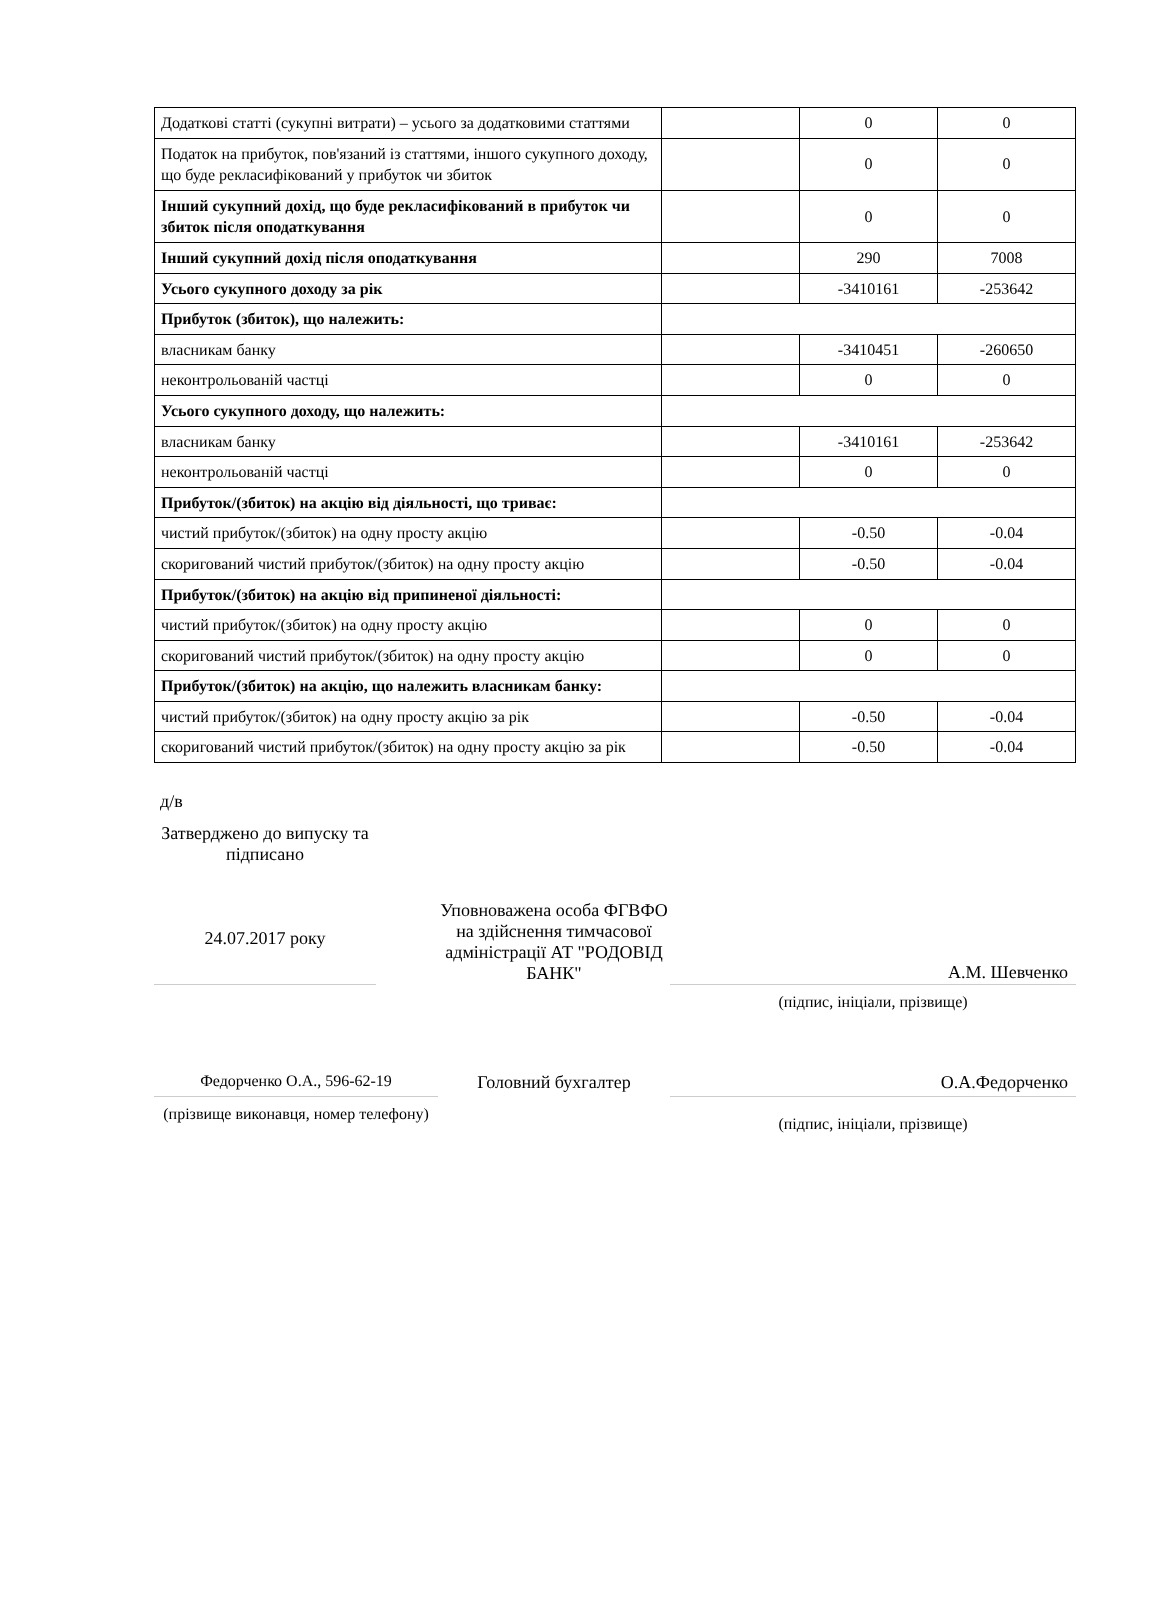| Додаткові статті (сукупні витрати) – усього за додатковими статтями | | 0 | 0 |
| Податок на прибуток, пов'язаний із статтями, іншого сукупного доходу, що буде рекласифікований у прибуток чи збиток | | 0 | 0 |
| Інший сукупний дохід, що буде рекласифікований в прибуток чи збиток після оподаткування | | 0 | 0 |
| Інший сукупний дохід після оподаткування | | 290 | 7008 |
| Усього сукупного доходу за рік | | -3410161 | -253642 |
| Прибуток (збиток), що належить: | | | |
| власникам банку | | -3410451 | -260650 |
| неконтрольованій частці | | 0 | 0 |
| Усього сукупного доходу, що належить: | | | |
| власникам банку | | -3410161 | -253642 |
| неконтрольованій частці | | 0 | 0 |
| Прибуток/(збиток) на акцію від діяльності, що триває: | | | |
| чистий прибуток/(збиток) на одну просту акцію | | -0.50 | -0.04 |
| скоригований чистий прибуток/(збиток) на одну просту акцію | | -0.50 | -0.04 |
| Прибуток/(збиток) на акцію від припиненої діяльності: | | | |
| чистий прибуток/(збиток) на одну просту акцію | | 0 | 0 |
| скоригований чистий прибуток/(збиток) на одну просту акцію | | 0 | 0 |
| Прибуток/(збиток) на акцію, що належить власникам банку: | | | |
| чистий прибуток/(збиток) на одну просту акцію за рік | | -0.50 | -0.04 |
| скоригований чистий прибуток/(збиток) на одну просту акцію за рік | | -0.50 | -0.04 |
д/в
| Затверджено до випуску та підписано 24.07.2017 року | | Уповноважена особа ФГВФО на здійснення тимчасової адміністрації АТ "РОДОВІД БАНК" | А.М. Шевченко |
| | | | (підпис, ініціали, прізвище) |
| Федорченко О.А., 596-62-19 | | Головний бухгалтер | О.А.Федорченко |
| (прізвище виконавця, номер телефону) | | | (підпис, ініціали, прізвище) |